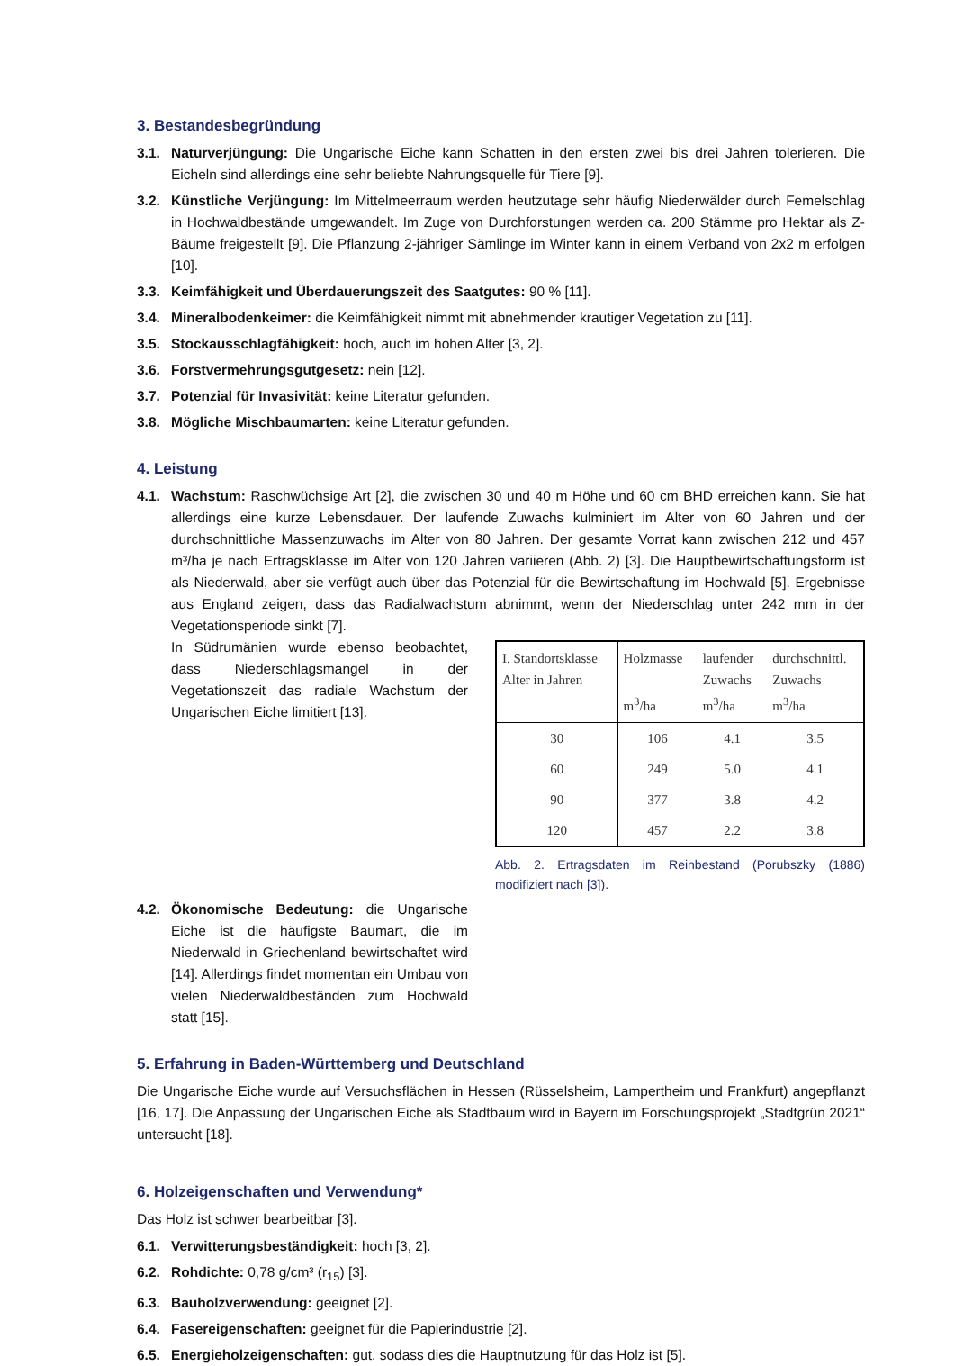3. Bestandesbegründung
3.1. Naturverjüngung: Die Ungarische Eiche kann Schatten in den ersten zwei bis drei Jahren tolerieren. Die Eicheln sind allerdings eine sehr beliebte Nahrungsquelle für Tiere [9].
3.2. Künstliche Verjüngung: Im Mittelmeerraum werden heutzutage sehr häufig Niederwälder durch Femelschlag in Hochwaldbestände umgewandelt. Im Zuge von Durchforstungen werden ca. 200 Stämme pro Hektar als Z-Bäume freigestellt [9]. Die Pflanzung 2-jähriger Sämlinge im Winter kann in einem Verband von 2x2 m erfolgen [10].
3.3. Keimfähigkeit und Überdauerungszeit des Saatgutes: 90 % [11].
3.4. Mineralbodenkeimer: die Keimfähigkeit nimmt mit abnehmender krautiger Vegetation zu [11].
3.5. Stockausschlagfähigkeit: hoch, auch im hohen Alter [3, 2].
3.6. Forstvermehrungsgutgesetz: nein [12].
3.7. Potenzial für Invasivität: keine Literatur gefunden.
3.8. Mögliche Mischbaumarten: keine Literatur gefunden.
4. Leistung
4.1. Wachstum: Raschwüchsige Art [2], die zwischen 30 und 40 m Höhe und 60 cm BHD erreichen kann. Sie hat allerdings eine kurze Lebensdauer. Der laufende Zuwachs kulminiert im Alter von 60 Jahren und der durchschnittliche Massenzuwachs im Alter von 80 Jahren. Der gesamte Vorrat kann zwischen 212 und 457 m³/ha je nach Ertragsklasse im Alter von 120 Jahren variieren (Abb. 2) [3]. Die Hauptbewirtschaftungsform ist als Niederwald, aber sie verfügt auch über das Potenzial für die Bewirtschaftung im Hochwald [5]. Ergebnisse aus England zeigen, dass das Radialwachstum abnimmt, wenn der Niederschlag unter 242 mm in der Vegetationsperiode sinkt [7].
In Südrumänien wurde ebenso beobachtet, dass Niederschlagsmangel in der Vegetationszeit das radiale Wachstum der Ungarischen Eiche limitiert [13].
| I. Standortsklasse Alter in Jahren | Holzmasse m<sup>3</sup>/ha | laufender Zuwachs m<sup>3</sup>/ha | durchschnittl. Zuwachs m<sup>3</sup>/ha |
| --- | --- | --- | --- |
| 30 | 106 | 4.1 | 3.5 |
| 60 | 249 | 5.0 | 4.1 |
| 90 | 377 | 3.8 | 4.2 |
| 120 | 457 | 2.2 | 3.8 |
Abb. 2. Ertragsdaten im Reinbestand (Porubszky (1886) modifiziert nach [3]).
4.2. Ökonomische Bedeutung: die Ungarische Eiche ist die häufigste Baumart, die im Niederwald in Griechenland bewirtschaftet wird [14]. Allerdings findet momentan ein Umbau von vielen Niederwaldbeständen zum Hochwald statt [15].
5. Erfahrung in Baden-Württemberg und Deutschland
Die Ungarische Eiche wurde auf Versuchsflächen in Hessen (Rüsselsheim, Lampertheim und Frankfurt) angepflanzt [16, 17]. Die Anpassung der Ungarischen Eiche als Stadtbaum wird in Bayern im Forschungsprojekt „Stadtgrün 2021“ untersucht [18].
6. Holzeigenschaften und Verwendung*
Das Holz ist schwer bearbeitbar [3].
6.1. Verwitterungsbeständigkeit: hoch [3, 2].
6.2. Rohdichte: 0,78 g/cm³ (r<sub>15</sub>) [3].
6.3. Bauholzverwendung: geeignet [2].
6.4. Fasereigenschaften: geeignet für die Papierindustrie [2].
6.5. Energieholzeigenschaften: gut, sodass dies die Hauptnutzung für das Holz ist [5].